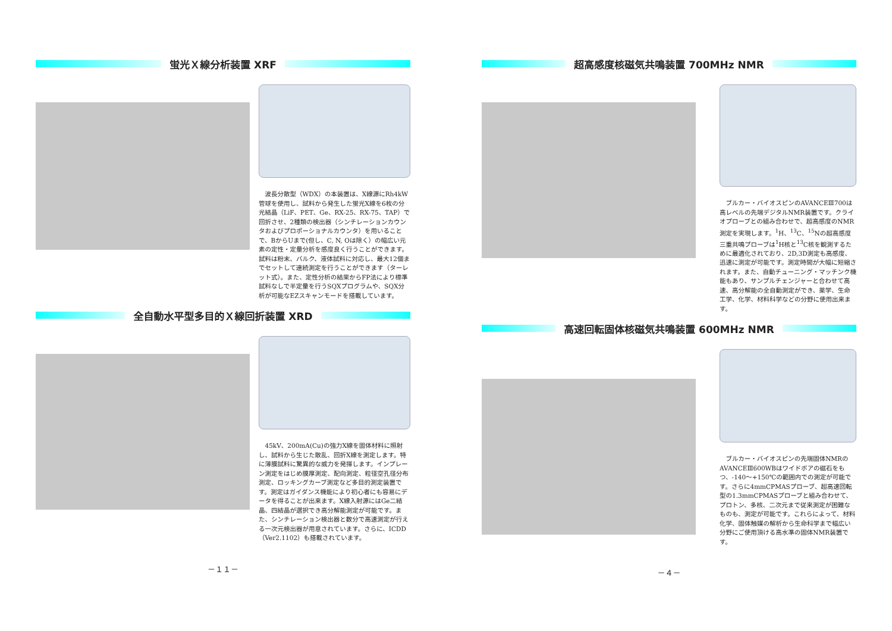蛍光Ｘ線分析装置 XRF
波長分散型（WDX）の本装置は、X線源にRh4kW管球を使用し、試料から発生した蛍光X線を6枚の分光結晶（LiF、PET、Ge、RX-25、RX-75、TAP）で回折させ、2種類の検出器（シンチレーションカウンタおよびプロポーショナルカウンタ）を用いることで、BからUまで(但し、C, N, Oは除く）の幅広い元素の定性・定量分析を感度良く行うことができます。試料は粉末、バルク、液体試料に対応し、最大12個までセットして連続測定を行うことができます（ターレット式）。また、定性分析の結果からFP法により標準試料なしで半定量を行うSQXプログラムや、SQX分析が可能なEZスキャンモードを搭載しています。
全自動水平型多目的Ｘ線回折装置 XRD
45kV、200mA(Cu)の強力X線を固体材料に照射し、試料から生じた散乱、回折X線を測定します。特に薄膜試料に驚異的な威力を発揮します。インプレーン測定をはじめ膜厚測定、配向測定、粒径空孔径分布測定、ロッキングカーブ測定など多目的測定装置です。測定はガイダンス機能により初心者にも容易にデータを得ることが出来ます。X線入射源にはGe二結晶、四結晶が選択でき高分解能測定が可能です。また、シンチレーション検出器と数分で高速測定が行える一次元検出器が用意されています。さらに、ICDD（Ver2.1102）も搭載されています。
－１１－
超高感度核磁気共鳴装置 700MHz NMR
ブルカー・バイオスピンのAVANCEⅢ700は高レベルの先端デジタルNMR装置です。クライオプローブとの組み合わせで、超高感度のNMR測定を実現します。<sup>1</sup>H、<sup>13</sup>C、<sup>15</sup>Nの超高感度三重共鳴プローブは<sup>1</sup>H核と<sup>13</sup>C核を観測するために最適化されており、2D,3D測定も高感度、迅速に測定が可能です。測定時間が大幅に短縮されます。また、自動チューニング・マッチンク機能もあり、サンプルチェンジャーと合わせて高速、高分解能の全自動測定ができ、薬学、生命工学、化学、材料科学などの分野に使用出来ます。
高速回転固体核磁気共鳴装置 600MHz NMR
ブルカー・バイオスピンの先端固体NMRのAVANCEⅢ600WBはワイドボアの磁石をもつ、-140～+150℃の範囲内での測定が可能です。さらに4mmCPMASプローブ、超高速回転型の1.3mmCPMASプローブと組み合わせて、プロトン、多核、二次元まで従来測定が困難なものも、測定が可能です。これらによって、材料化学、固体触媒の解析から生命科学まで幅広い分野にご使用頂ける高水準の固体NMR装置です。
－４－